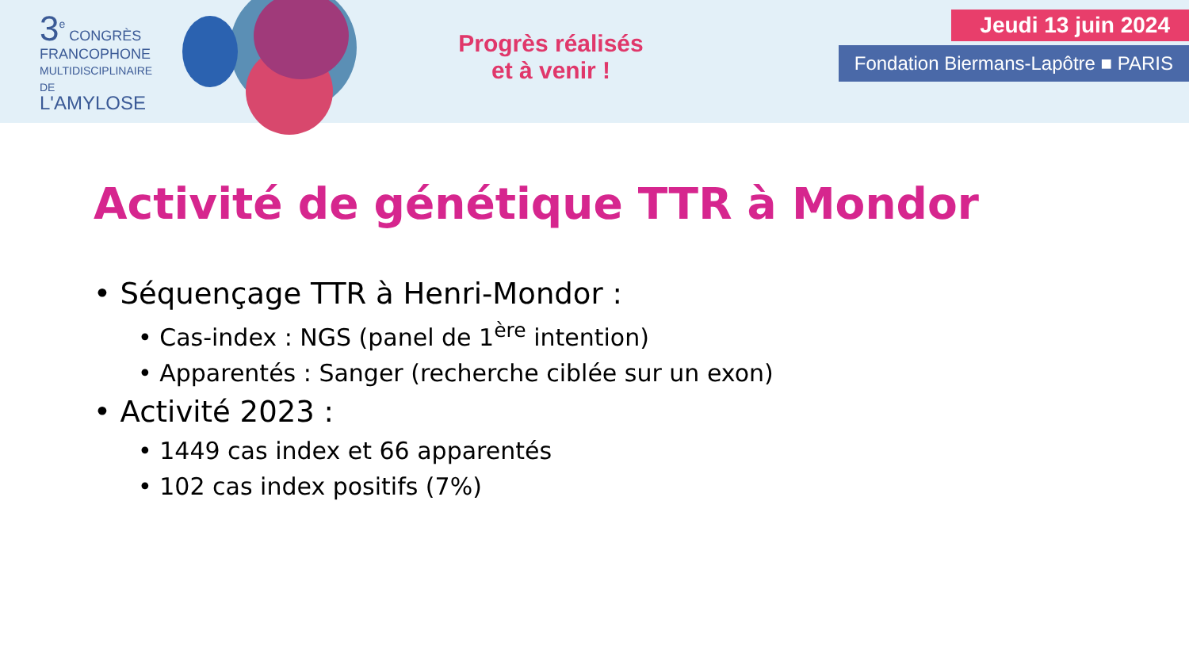3<sup>e</sup> CONGRÈS
FRANCOPHONE
MULTIDISCIPLINAIRE
DE
L'AMYLOSE
Progrès réalisés
et à venir !
Jeudi 13 juin 2024
Fondation Biermans-Lapôtre ■ PARIS
Activité de génétique TTR à Mondor
• Séquençage TTR à Henri-Mondor :
• Cas-index : NGS (panel de 1<sup>ère</sup> intention)
• Apparentés : Sanger (recherche ciblée sur un exon)
• Activité 2023 :
• 1449 cas index et 66 apparentés
• 102 cas index positifs (7%)